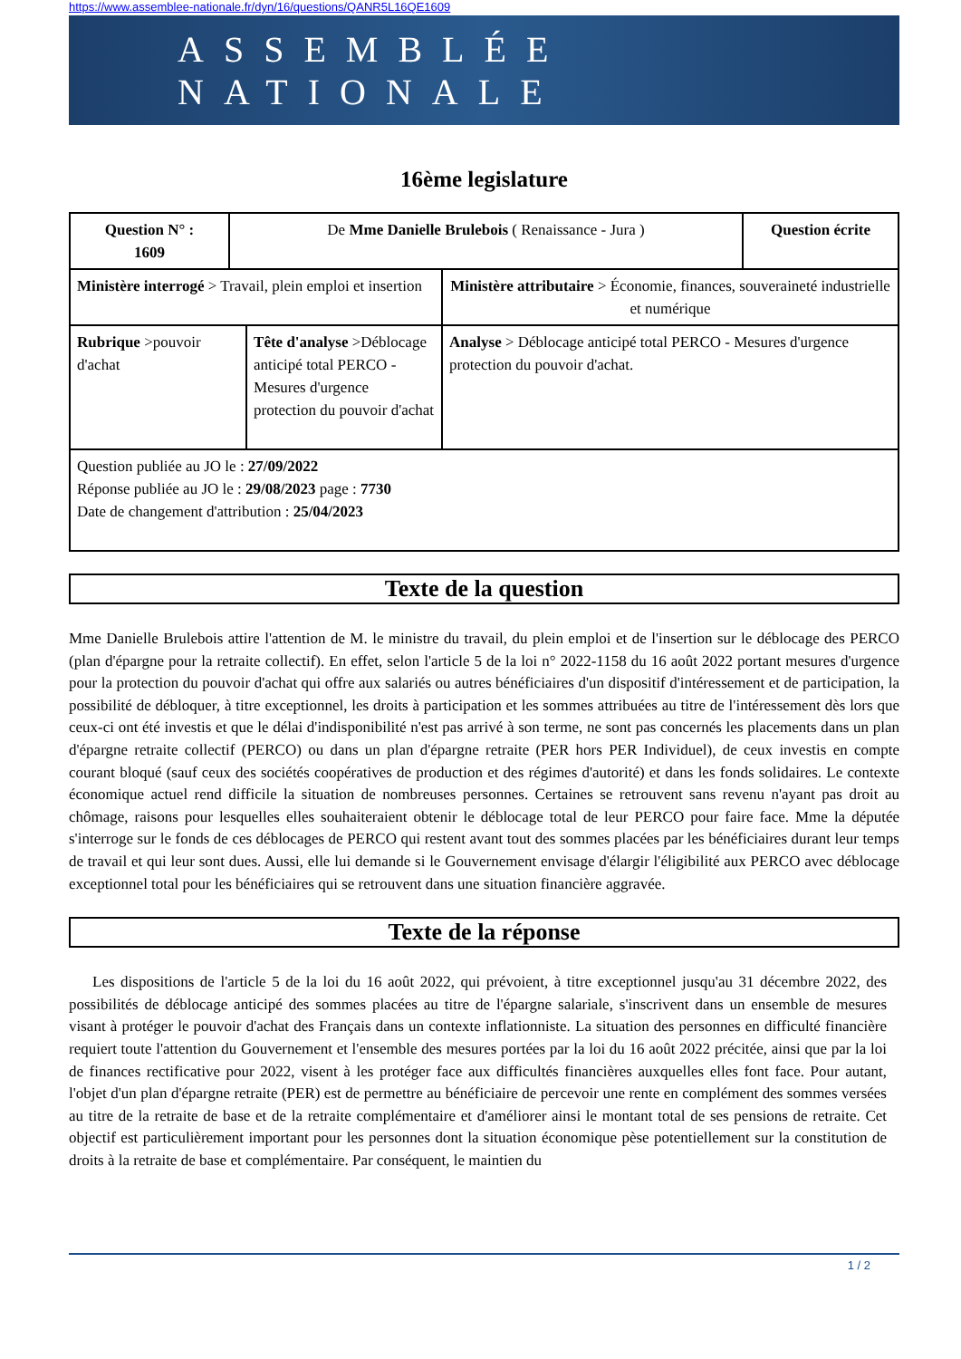https://www.assemblee-nationale.fr/dyn/16/questions/QANR5L16QE1609
ASSEMBLÉE NATIONALE
16ème legislature
| Question N° : 1609 | De Mme Danielle Brulebois ( Renaissance - Jura ) | | | Question écrite |
| Ministère interrogé > Travail, plein emploi et insertion | | | Ministère attributaire > Économie, finances, souveraineté industrielle et numérique | |
| Rubrique >pouvoir d'achat | | Tête d'analyse >Déblocage anticipé total PERCO - Mesures d'urgence protection du pouvoir d'achat | Analyse > Déblocage anticipé total PERCO - Mesures d'urgence protection du pouvoir d'achat. | |
| Question publiée au JO le : 27/09/2022 Réponse publiée au JO le : 29/08/2023 page : 7730 Date de changement d'attribution : 25/04/2023 | | | | |
Texte de la question
Mme Danielle Brulebois attire l'attention de M. le ministre du travail, du plein emploi et de l'insertion sur le déblocage des PERCO (plan d'épargne pour la retraite collectif). En effet, selon l'article 5 de la loi n° 2022-1158 du 16 août 2022 portant mesures d'urgence pour la protection du pouvoir d'achat qui offre aux salariés ou autres bénéficiaires d'un dispositif d'intéressement et de participation, la possibilité de débloquer, à titre exceptionnel, les droits à participation et les sommes attribuées au titre de l'intéressement dès lors que ceux-ci ont été investis et que le délai d'indisponibilité n'est pas arrivé à son terme, ne sont pas concernés les placements dans un plan d'épargne retraite collectif (PERCO) ou dans un plan d'épargne retraite (PER hors PER Individuel), de ceux investis en compte courant bloqué (sauf ceux des sociétés coopératives de production et des régimes d'autorité) et dans les fonds solidaires. Le contexte économique actuel rend difficile la situation de nombreuses personnes. Certaines se retrouvent sans revenu n'ayant pas droit au chômage, raisons pour lesquelles elles souhaiteraient obtenir le déblocage total de leur PERCO pour faire face. Mme la députée s'interroge sur le fonds de ces déblocages de PERCO qui restent avant tout des sommes placées par les bénéficiaires durant leur temps de travail et qui leur sont dues. Aussi, elle lui demande si le Gouvernement envisage d'élargir l'éligibilité aux PERCO avec déblocage exceptionnel total pour les bénéficiaires qui se retrouvent dans une situation financière aggravée.
Texte de la réponse
Les dispositions de l'article 5 de la loi du 16 août 2022, qui prévoient, à titre exceptionnel jusqu'au 31 décembre 2022, des possibilités de déblocage anticipé des sommes placées au titre de l'épargne salariale, s'inscrivent dans un ensemble de mesures visant à protéger le pouvoir d'achat des Français dans un contexte inflationniste. La situation des personnes en difficulté financière requiert toute l'attention du Gouvernement et l'ensemble des mesures portées par la loi du 16 août 2022 précitée, ainsi que par la loi de finances rectificative pour 2022, visent à les protéger face aux difficultés financières auxquelles elles font face. Pour autant, l'objet d'un plan d'épargne retraite (PER) est de permettre au bénéficiaire de percevoir une rente en complément des sommes versées au titre de la retraite de base et de la retraite complémentaire et d'améliorer ainsi le montant total de ses pensions de retraite. Cet objectif est particulièrement important pour les personnes dont la situation économique pèse potentiellement sur la constitution de droits à la retraite de base et complémentaire. Par conséquent, le maintien du
1 / 2